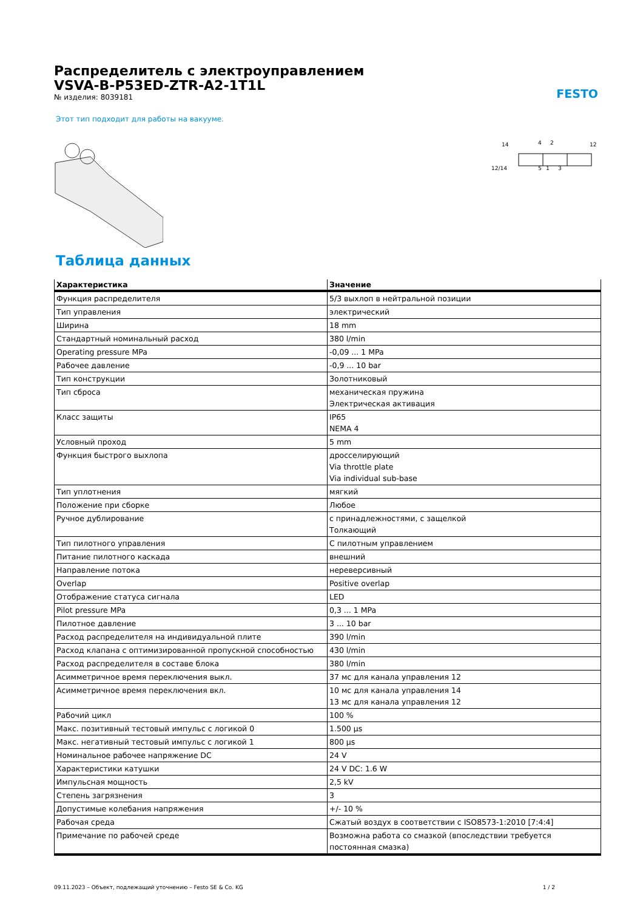FESTO
Распределитель с электроуправлением
VSVA-B-P53ED-ZTR-A2-1T1L
№ изделия: 8039181
Этот тип подходит для работы на вакууме.
14
4
2
12
12/14
5
1
3
Таблица данных
| Характеристика | Значение |
| --- | --- |
| Функция распределителя | 5/3 выхлоп в нейтральной позиции |
| Тип управления | электрический |
| Ширина | 18 mm |
| Стандартный номинальный расход | 380 l/min |
| Operating pressure MPa | -0,09 ... 1 MPa |
| Рабочее давление | -0,9 ... 10 bar |
| Тип конструкции | Золотниковый |
| Тип сброса | механическая пружина Электрическая активация |
| Класс защиты | IP65 NEMA 4 |
| Условный проход | 5 mm |
| Функция быстрого выхлопа | дросселирующий Via throttle plate Via individual sub-base |
| Тип уплотнения | мягкий |
| Положение при сборке | Любое |
| Ручное дублирование | с принадлежностями, с защелкой Толкающий |
| Тип пилотного управления | С пилотным управлением |
| Питание пилотного каскада | внешний |
| Направление потока | нереверсивный |
| Overlap | Positive overlap |
| Отображение статуса сигнала | LED |
| Pilot pressure MPa | 0,3 ... 1 MPa |
| Пилотное давление | 3 ... 10 bar |
| Расход распределителя на индивидуальной плите | 390 l/min |
| Расход клапана с оптимизированной пропускной способностью | 430 l/min |
| Расход распределителя в составе блока | 380 l/min |
| Асимметричное время переключения выкл. | 37 мс для канала управления 12 |
| Асимметричное время переключения вкл. | 10 мс для канала управления 14 13 мс для канала управления 12 |
| Рабочий цикл | 100 % |
| Макс. позитивный тестовый импульс с логикой 0 | 1.500 µs |
| Макс. негативный тестовый импульс с логикой 1 | 800 µs |
| Номинальное рабочее напряжение DC | 24 V |
| Характеристики катушки | 24 V DC: 1.6 W |
| Импульсная мощность | 2,5 kV |
| Степень загрязнения | 3 |
| Допустимые колебания напряжения | +/- 10 % |
| Рабочая среда | Сжатый воздух в соответствии с ISO8573-1:2010 [7:4:4] |
| Примечание по рабочей среде | Возможна работа со смазкой (впоследствии требуется постоянная смазка) |
09.11.2023 – Объект, подлежащий уточнению – Festo SE & Co. KG 1 / 2